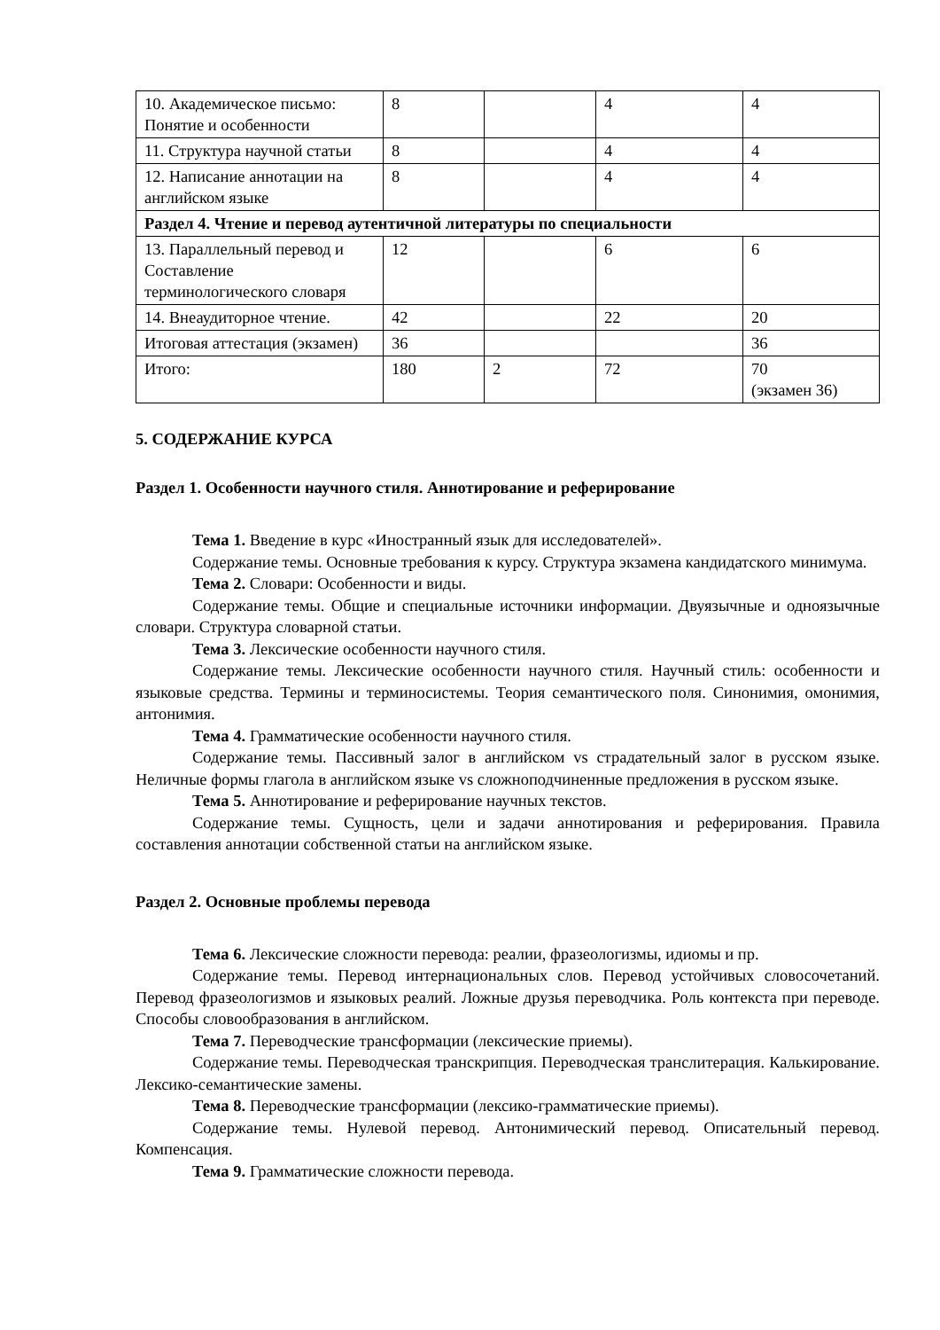| 10. Академическое письмо: Понятие и особенности | 8 | | 4 | 4 |
| 11. Структура научной статьи | 8 | | 4 | 4 |
| 12. Написание аннотации на английском языке | 8 | | 4 | 4 |
| Раздел 4. Чтение и перевод аутентичной литературы по специальности | | | | |
| 13. Параллельный перевод и Составление терминологического словаря | 12 | | 6 | 6 |
| 14. Внеаудиторное чтение. | 42 | | 22 | 20 |
| Итоговая аттестация (экзамен) | 36 | | | 36 |
| Итого: | 180 | 2 | 72 | 70 (экзамен 36) |
5. СОДЕРЖАНИЕ КУРСА
Раздел 1. Особенности научного стиля. Аннотирование и реферирование
Тема 1. Введение в курс «Иностранный язык для исследователей».
Содержание темы. Основные требования к курсу. Структура экзамена кандидатского минимума.
Тема 2. Словари: Особенности и виды.
Содержание темы. Общие и специальные источники информации. Двуязычные и одноязычные словари. Структура словарной статьи.
Тема 3. Лексические особенности научного стиля.
Содержание темы. Лексические особенности научного стиля. Научный стиль: особенности и языковые средства. Термины и терминосистемы. Теория семантического поля. Синонимия, омонимия, антонимия.
Тема 4. Грамматические особенности научного стиля.
Содержание темы. Пассивный залог в английском vs страдательный залог в русском языке. Неличные формы глагола в английском языке vs сложноподчиненные предложения в русском языке.
Тема 5. Аннотирование и реферирование научных текстов.
Содержание темы. Сущность, цели и задачи аннотирования и реферирования. Правила составления аннотации собственной статьи на английском языке.
Раздел 2. Основные проблемы перевода
Тема 6. Лексические сложности перевода: реалии, фразеологизмы, идиомы и пр.
Содержание темы. Перевод интернациональных слов. Перевод устойчивых словосочетаний. Перевод фразеологизмов и языковых реалий. Ложные друзья переводчика. Роль контекста при переводе. Способы словообразования в английском.
Тема 7. Переводческие трансформации (лексические приемы).
Содержание темы. Переводческая транскрипция. Переводческая транслитерация. Калькирование. Лексико-семантические замены.
Тема 8. Переводческие трансформации (лексико-грамматические приемы).
Содержание темы. Нулевой перевод. Антонимический перевод. Описательный перевод. Компенсация.
Тема 9. Грамматические сложности перевода.